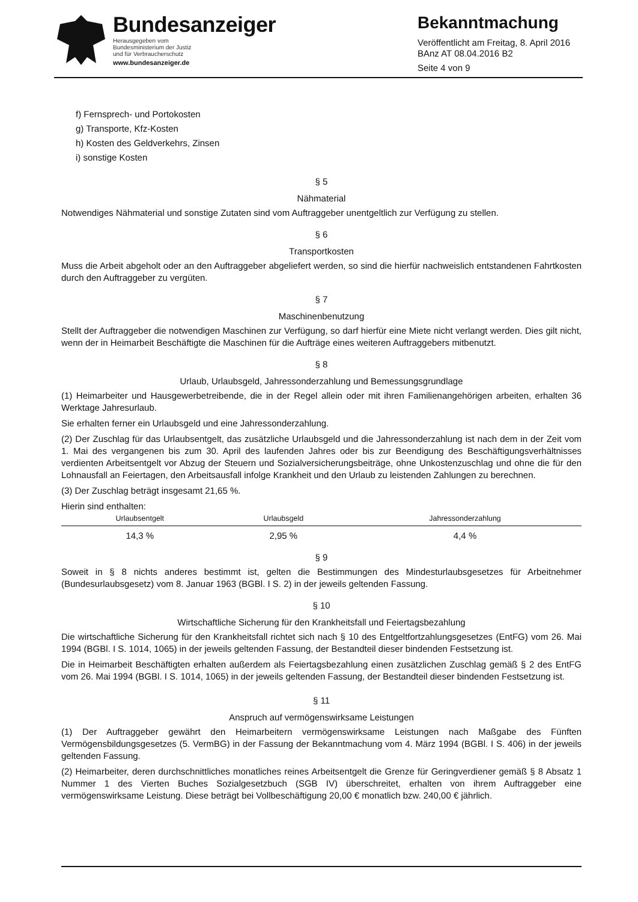Bundesanzeiger
Herausgegeben vom
Bundesministerium der Justiz
und für Verbraucherschutz
www.bundesanzeiger.de
Bekanntmachung
Veröffentlicht am Freitag, 8. April 2016
BAnz AT 08.04.2016 B2
Seite 4 von 9
f) Fernsprech- und Portokosten
g) Transporte, Kfz-Kosten
h) Kosten des Geldverkehrs, Zinsen
i) sonstige Kosten
§ 5
Nähmaterial
Notwendiges Nähmaterial und sonstige Zutaten sind vom Auftraggeber unentgeltlich zur Verfügung zu stellen.
§ 6
Transportkosten
Muss die Arbeit abgeholt oder an den Auftraggeber abgeliefert werden, so sind die hierfür nachweislich entstandenen Fahrtkosten durch den Auftraggeber zu vergüten.
§ 7
Maschinenbenutzung
Stellt der Auftraggeber die notwendigen Maschinen zur Verfügung, so darf hierfür eine Miete nicht verlangt werden. Dies gilt nicht, wenn der in Heimarbeit Beschäftigte die Maschinen für die Aufträge eines weiteren Auftraggebers mitbenutzt.
§ 8
Urlaub, Urlaubsgeld, Jahressonderzahlung und Bemessungsgrundlage
(1) Heimarbeiter und Hausgewerbetreibende, die in der Regel allein oder mit ihren Familienangehörigen arbeiten, erhalten 36 Werktage Jahresurlaub.
Sie erhalten ferner ein Urlaubsgeld und eine Jahressonderzahlung.
(2) Der Zuschlag für das Urlaubsentgelt, das zusätzliche Urlaubsgeld und die Jahressonderzahlung ist nach dem in der Zeit vom 1. Mai des vergangenen bis zum 30. April des laufenden Jahres oder bis zur Beendigung des Beschäftigungsverhältnisses verdienten Arbeitsentgelt vor Abzug der Steuern und Sozialversicherungsbeiträge, ohne Unkostenzuschlag und ohne die für den Lohnausfall an Feiertagen, den Arbeitsausfall infolge Krankheit und den Urlaub zu leistenden Zahlungen zu berechnen.
(3) Der Zuschlag beträgt insgesamt 21,65 %.
Hierin sind enthalten:
| Urlaubsentgelt | Urlaubsgeld | Jahressonderzahlung |
| --- | --- | --- |
| 14,3 % | 2,95 % | 4,4 % |
§ 9
Soweit in § 8 nichts anderes bestimmt ist, gelten die Bestimmungen des Mindesturlaubsgesetzes für Arbeitnehmer (Bundesurlaubsgesetz) vom 8. Januar 1963 (BGBl. I S. 2) in der jeweils geltenden Fassung.
§ 10
Wirtschaftliche Sicherung für den Krankheitsfall und Feiertagsbezahlung
Die wirtschaftliche Sicherung für den Krankheitsfall richtet sich nach § 10 des Entgeltfortzahlungsgesetzes (EntFG) vom 26. Mai 1994 (BGBl. I S. 1014, 1065) in der jeweils geltenden Fassung, der Bestandteil dieser bindenden Festsetzung ist.
Die in Heimarbeit Beschäftigten erhalten außerdem als Feiertagsbezahlung einen zusätzlichen Zuschlag gemäß § 2 des EntFG vom 26. Mai 1994 (BGBl. I S. 1014, 1065) in der jeweils geltenden Fassung, der Bestandteil dieser bindenden Festsetzung ist.
§ 11
Anspruch auf vermögenswirksame Leistungen
(1) Der Auftraggeber gewährt den Heimarbeitern vermögenswirksame Leistungen nach Maßgabe des Fünften Vermögensbildungsgesetzes (5. VermBG) in der Fassung der Bekanntmachung vom 4. März 1994 (BGBl. I S. 406) in der jeweils geltenden Fassung.
(2) Heimarbeiter, deren durchschnittliches monatliches reines Arbeitsentgelt die Grenze für Geringverdiener gemäß § 8 Absatz 1 Nummer 1 des Vierten Buches Sozialgesetzbuch (SGB IV) überschreitet, erhalten von ihrem Auftraggeber eine vermögenswirksame Leistung. Diese beträgt bei Vollbeschäftigung 20,00 € monatlich bzw. 240,00 € jährlich.